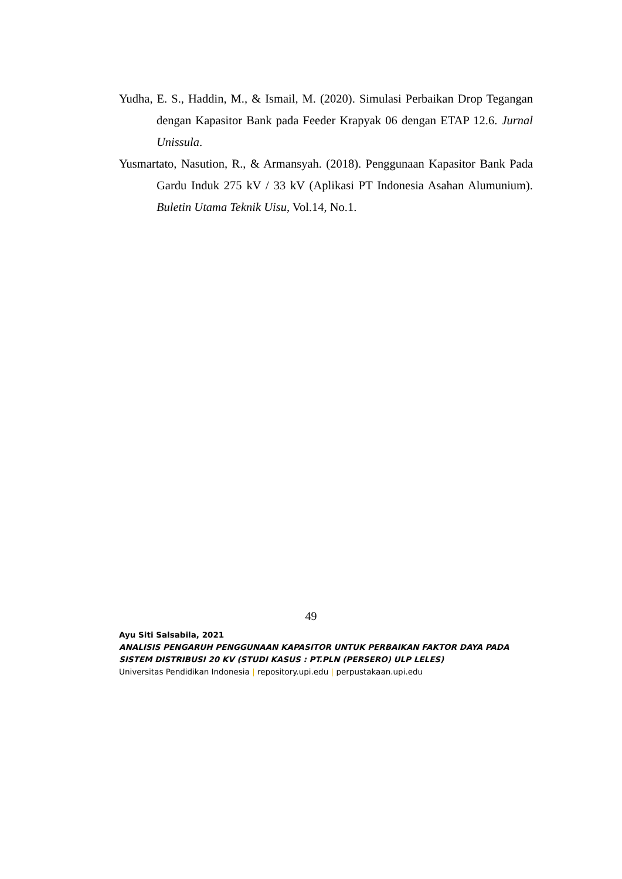Yudha, E. S., Haddin, M., & Ismail, M. (2020). Simulasi Perbaikan Drop Tegangan dengan Kapasitor Bank pada Feeder Krapyak 06 dengan ETAP 12.6. Jurnal Unissula.
Yusmartato, Nasution, R., & Armansyah. (2018). Penggunaan Kapasitor Bank Pada Gardu Induk 275 kV / 33 kV (Aplikasi PT Indonesia Asahan Alumunium). Buletin Utama Teknik Uisu, Vol.14, No.1.
49
Ayu Siti Salsabila, 2021
ANALISIS PENGARUH PENGGUNAAN KAPASITOR UNTUK PERBAIKAN FAKTOR DAYA PADA
SISTEM DISTRIBUSI 20 KV (STUDI KASUS : PT.PLN (PERSERO) ULP LELES)
Universitas Pendidikan Indonesia | repository.upi.edu | perpustakaan.upi.edu